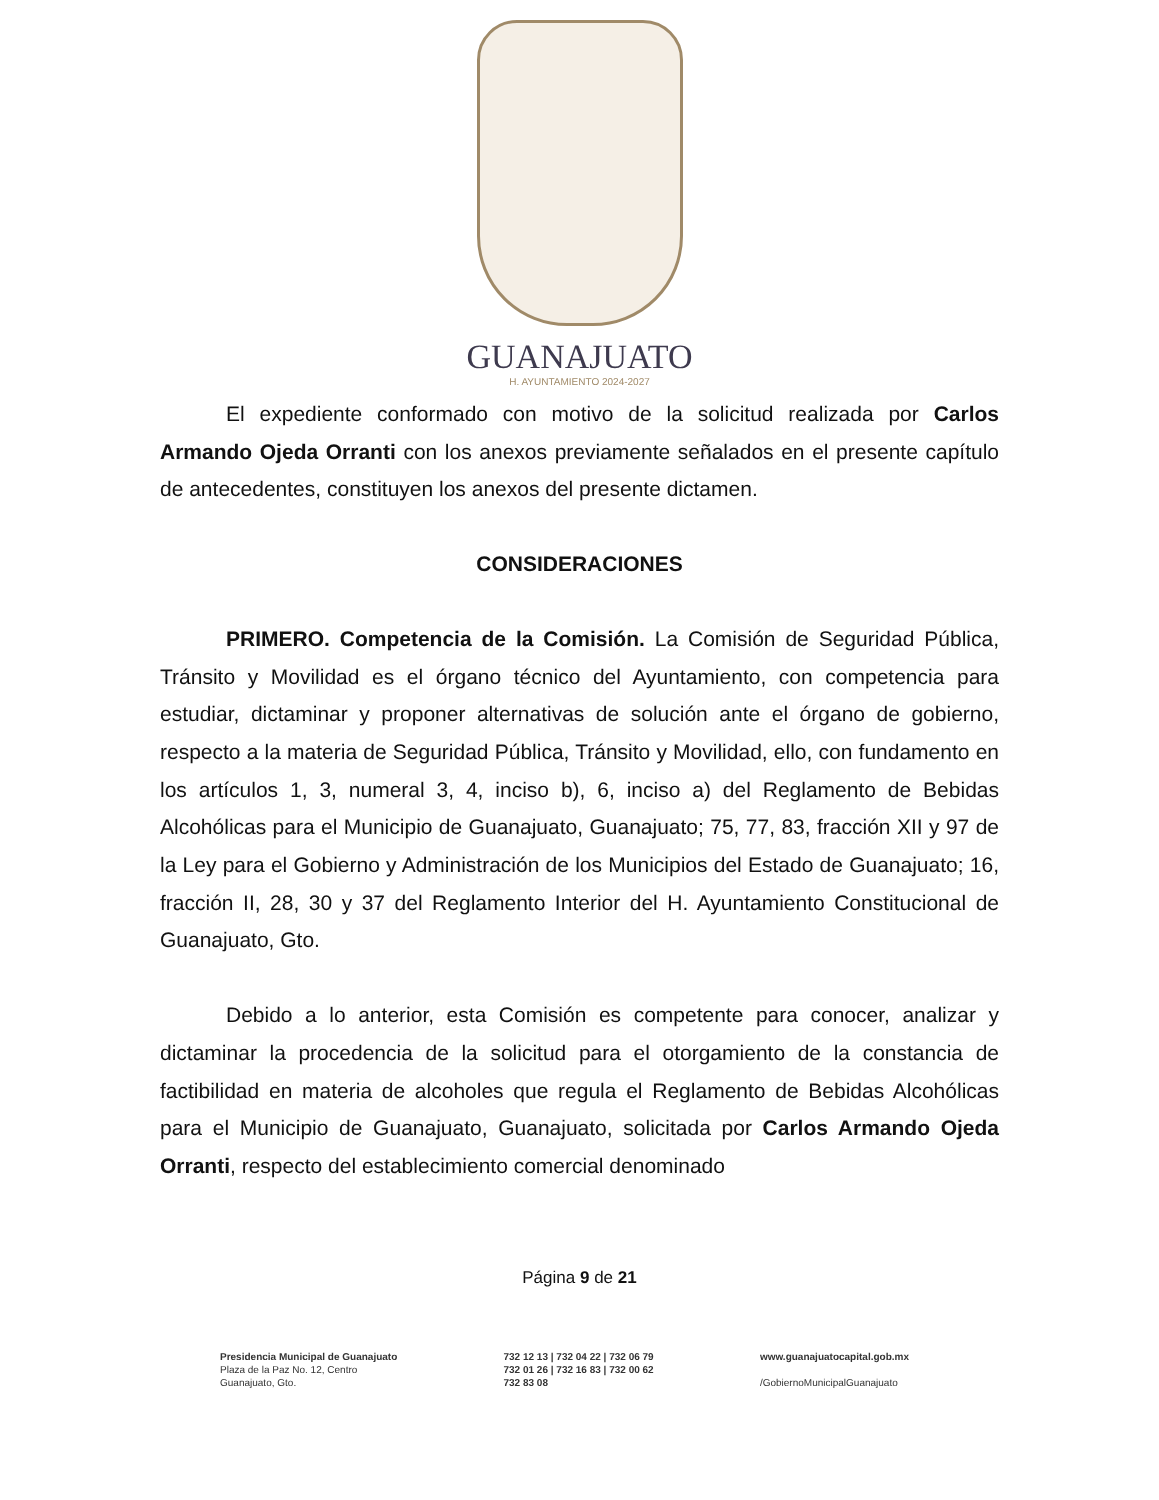GUANAJUATO
H. AYUNTAMIENTO 2024-2027
El expediente conformado con motivo de la solicitud realizada por Carlos Armando Ojeda Orranti con los anexos previamente señalados en el presente capítulo de antecedentes, constituyen los anexos del presente dictamen.
CONSIDERACIONES
PRIMERO. Competencia de la Comisión. La Comisión de Seguridad Pública, Tránsito y Movilidad es el órgano técnico del Ayuntamiento, con competencia para estudiar, dictaminar y proponer alternativas de solución ante el órgano de gobierno, respecto a la materia de Seguridad Pública, Tránsito y Movilidad, ello, con fundamento en los artículos 1, 3, numeral 3, 4, inciso b), 6, inciso a) del Reglamento de Bebidas Alcohólicas para el Municipio de Guanajuato, Guanajuato; 75, 77, 83, fracción XII y 97 de la Ley para el Gobierno y Administración de los Municipios del Estado de Guanajuato; 16, fracción II, 28, 30 y 37 del Reglamento Interior del H. Ayuntamiento Constitucional de Guanajuato, Gto.
Debido a lo anterior, esta Comisión es competente para conocer, analizar y dictaminar la procedencia de la solicitud para el otorgamiento de la constancia de factibilidad en materia de alcoholes que regula el Reglamento de Bebidas Alcohólicas para el Municipio de Guanajuato, Guanajuato, solicitada por Carlos Armando Ojeda Orranti, respecto del establecimiento comercial denominado
Página 9 de 21
Presidencia Municipal de Guanajuato
Plaza de la Paz No. 12, Centro
Guanajuato, Gto.
732 12 13 | 732 04 22 | 732 06 79
732 01 26 | 732 16 83 | 732 00 62
732 83 08
www.guanajuatocapital.gob.mx
/GobiernoMunicipalGuanajuato